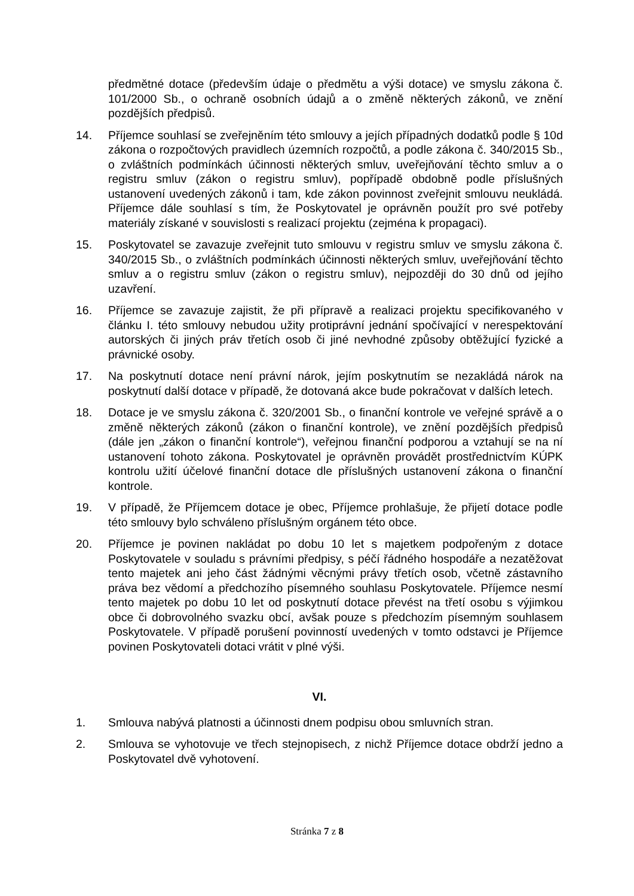předmětné dotace (především údaje o předmětu a výši dotace) ve smyslu zákona č. 101/2000 Sb., o ochraně osobních údajů a o změně některých zákonů, ve znění pozdějších předpisů.
14. Příjemce souhlasí se zveřejněním této smlouvy a jejích případných dodatků podle § 10d zákona o rozpočtových pravidlech územních rozpočtů, a podle zákona č. 340/2015 Sb., o zvláštních podmínkách účinnosti některých smluv, uveřejňování těchto smluv a o registru smluv (zákon o registru smluv), popřípadě obdobně podle příslušných ustanovení uvedených zákonů i tam, kde zákon povinnost zveřejnit smlouvu neukládá. Příjemce dále souhlasí s tím, že Poskytovatel je oprávněn použít pro své potřeby materiály získané v souvislosti s realizací projektu (zejména k propagaci).
15. Poskytovatel se zavazuje zveřejnit tuto smlouvu v registru smluv ve smyslu zákona č. 340/2015 Sb., o zvláštních podmínkách účinnosti některých smluv, uveřejňování těchto smluv a o registru smluv (zákon o registru smluv), nejpozději do 30 dnů od jejího uzavření.
16. Příjemce se zavazuje zajistit, že při přípravě a realizaci projektu specifikovaného v článku I. této smlouvy nebudou užity protiprávní jednání spočívající v nerespektování autorských či jiných práv třetích osob či jiné nevhodné způsoby obtěžující fyzické a právnické osoby.
17. Na poskytnutí dotace není právní nárok, jejím poskytnutím se nezakládá nárok na poskytnutí další dotace v případě, že dotovaná akce bude pokračovat v dalších letech.
18. Dotace je ve smyslu zákona č. 320/2001 Sb., o finanční kontrole ve veřejné správě a o změně některých zákonů (zákon o finanční kontrole), ve znění pozdějších předpisů (dále jen „zákon o finanční kontrole“), veřejnou finanční podporou a vztahují se na ní ustanovení tohoto zákona. Poskytovatel je oprávněn provádět prostřednictvím KÚPK kontrolu užití účelové finanční dotace dle příslušných ustanovení zákona o finanční kontrole.
19. V případě, že Příjemcem dotace je obec, Příjemce prohlašuje, že přijetí dotace podle této smlouvy bylo schváleno příslušným orgánem této obce.
20. Příjemce je povinen nakládat po dobu 10 let s majetkem podpořeným z dotace Poskytovatele v souladu s právními předpisy, s péčí řádného hospodáře a nezatěžovat tento majetek ani jeho část žádnými věcnými právy třetích osob, včetně zástavního práva bez vědomí a předchozího písemného souhlasu Poskytovatele. Příjemce nesmí tento majetek po dobu 10 let od poskytnutí dotace převést na třetí osobu s výjimkou obce či dobrovolného svazku obcí, avšak pouze s předchozím písemným souhlasem Poskytovatele. V případě porušení povinností uvedených v tomto odstavci je Příjemce povinen Poskytovateli dotaci vrátit v plné výši.
VI.
1. Smlouva nabývá platnosti a účinnosti dnem podpisu obou smluvních stran.
2. Smlouva se vyhotovuje ve třech stejnopisech, z nichž Příjemce dotace obdrží jedno a Poskytovatel dvě vyhotovení.
Stránka 7 z 8